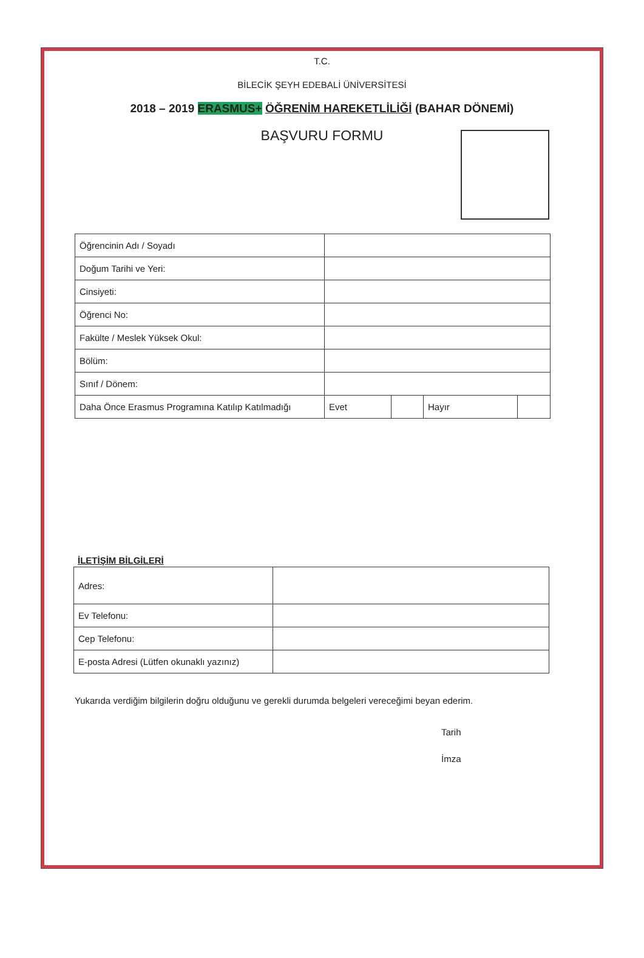T.C.
BİLECİK ŞEYH EDEBALİ ÜNİVERSİTESİ
2018 – 2019 ERASMUS+ ÖĞRENİM HAREKETLİLİĞİ (BAHAR DÖNEMİ)
BAŞVURU FORMU
| Öğrencinin Adı / Soyadı | | | | |
| Doğum Tarihi ve Yeri: | | | | |
| Cinsiyeti: | | | | |
| Öğrenci No: | | | | |
| Fakülte / Meslek Yüksek Okul: | | | | |
| Bölüm: | | | | |
| Sınıf / Dönem: | | | | |
| Daha Önce Erasmus Programına Katılıp Katılmadığı | Evet | | Hayır | |
İLETİŞİM BİLGİLERİ
| Adres: | |
| Ev Telefonu: | |
| Cep Telefonu: | |
| E-posta Adresi (Lütfen okunaklı yazınız) | |
Yukarıda verdiğim bilgilerin doğru olduğunu ve gerekli durumda belgeleri vereceğimi beyan ederim.
Tarih
İmza